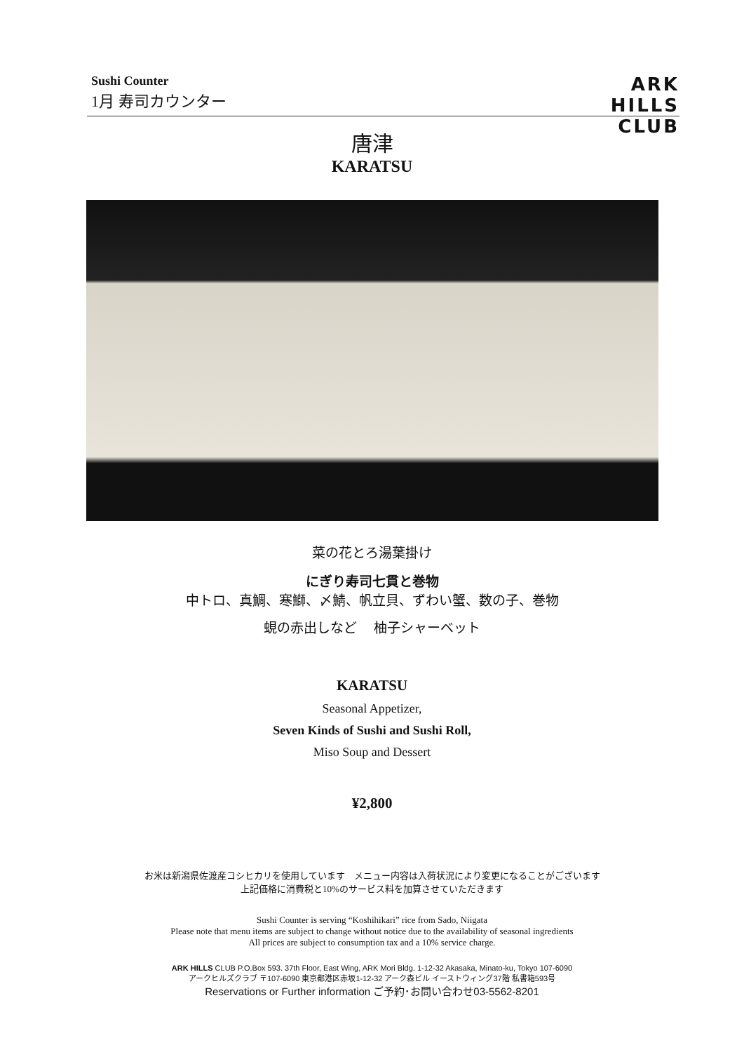Sushi Counter
1月 寿司カウンター
ARK
HILLS
CLUB
唐津
KARATSU
菜の花とろ湯葉掛け
にぎり寿司七貫と巻物
中トロ、真鯛、寒鰤、〆鯖、帆立貝、ずわい蟹、数の子、巻物
蜆の赤出しなど　 柚子シャーベット
KARATSU
Seasonal Appetizer,
Seven Kinds of Sushi and Sushi Roll,
Miso Soup and Dessert
¥2,800
お米は新潟県佐渡産コシヒカリを使用しています　メニュー内容は入荷状況により変更になることがございます
上記価格に消費税と10%のサービス料を加算させていただきます
Sushi Counter is serving “Koshihikari” rice from Sado, Niigata
Please note that menu items are subject to change without notice due to the availability of seasonal ingredients
All prices are subject to consumption tax and a 10% service charge.
ARK HILLS CLUB P.O.Box 593. 37th Floor, East Wing, ARK Mori Bldg. 1-12-32 Akasaka, Minato-ku, Tokyo 107-6090
アークヒルズクラブ 〒107-6090 東京都港区赤坂1-12-32 アーク森ビル イーストウィング37階 私書箱593号
Reservations or Further information ご予約･お問い合わせ03-5562-8201